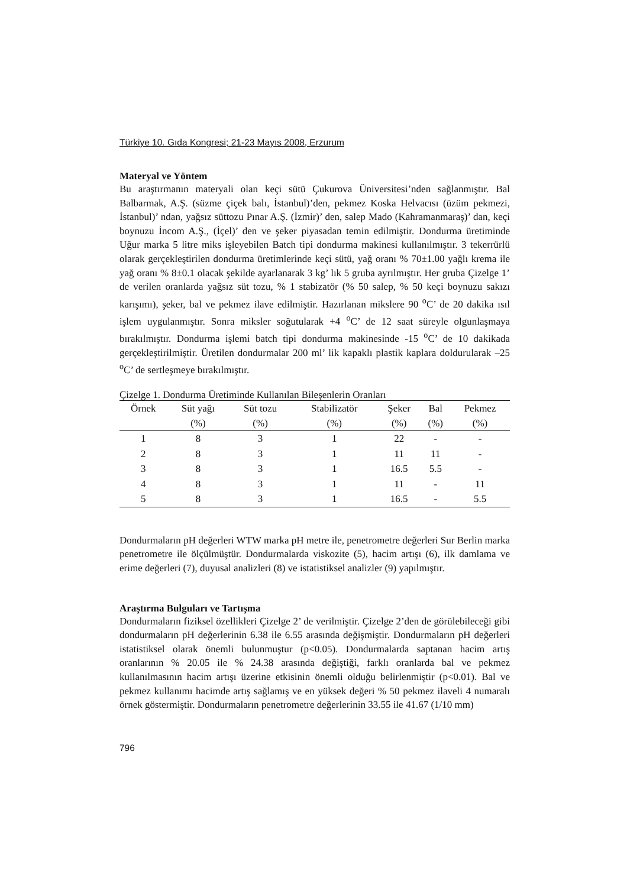Türkiye 10. Gıda Kongresi; 21-23 Mayıs 2008, Erzurum
Materyal ve Yöntem
Bu araştırmanın materyali olan keçi sütü Çukurova Üniversitesi’nden sağlanmıştır. Bal Balbarmak, A.Ş. (süzme çiçek balı, İstanbul)’den, pekmez Koska Helvacısı (üzüm pekmezi, İstanbul)’ ndan, yağsız süttozu Pınar A.Ş. (İzmir)’ den, salep Mado (Kahramanmaraş)’ dan, keçi boynuzu İncom A.Ş., (İçel)’ den ve şeker piyasadan temin edilmiştir. Dondurma üretiminde Uğur marka 5 litre miks işleyebilen Batch tipi dondurma makinesi kullanılmıştır. 3 tekerrürlü olarak gerçekleştirilen dondurma üretimlerinde keçi sütü, yağ oranı % 70±1.00 yağlı krema ile yağ oranı % 8±0.1 olacak şekilde ayarlanarak 3 kg’ lık 5 gruba ayrılmıştır. Her gruba Çizelge 1’ de verilen oranlarda yağsız süt tozu, % 1 stabizatör (% 50 salep, % 50 keçi boynuzu sakızı karışımı), şeker, bal ve pekmez ilave edilmiştir. Hazırlanan mikslere 90 <sup>o</sup>C’ de 20 dakika ısıl işlem uygulanmıştır. Sonra miksler soğutularak +4 <sup>o</sup>C’ de 12 saat süreyle olgunlaşmaya bırakılmıştır. Dondurma işlemi batch tipi dondurma makinesinde -15 <sup>o</sup>C’ de 10 dakikada gerçekleştirilmiştir. Üretilen dondurmalar 200 ml’ lik kapaklı plastik kaplara doldurularak –25 <sup>o</sup>C’ de sertleşmeye bırakılmıştır.
Çizelge 1. Dondurma Üretiminde Kullanılan Bileşenlerin Oranları
| Örnek | Süt yağı | Süt tozu | Stabilizatör | Şeker | Bal | Pekmez |
| --- | --- | --- | --- | --- | --- | --- |
| | (%) | (%) | (%) | (%) | (%) | (%) |
| 1 | 8 | 3 | 1 | 22 | - | - |
| 2 | 8 | 3 | 1 | 11 | 11 | - |
| 3 | 8 | 3 | 1 | 16.5 | 5.5 | - |
| 4 | 8 | 3 | 1 | 11 | - | 11 |
| 5 | 8 | 3 | 1 | 16.5 | - | 5.5 |
Dondurmaların pH değerleri WTW marka pH metre ile, penetrometre değerleri Sur Berlin marka penetrometre ile ölçülmüştür. Dondurmalarda viskozite (5), hacim artışı (6), ilk damlama ve erime değerleri (7), duyusal analizleri (8) ve istatistiksel analizler (9) yapılmıştır.
Araştırma Bulguları ve Tartışma
Dondurmaların fiziksel özellikleri Çizelge 2’ de verilmiştir. Çizelge 2’den de görülebileceği gibi dondurmaların pH değerlerinin 6.38 ile 6.55 arasında değişmiştir. Dondurmaların pH değerleri istatistiksel olarak önemli bulunmuştur (p<0.05). Dondurmalarda saptanan hacim artış oranlarının % 20.05 ile % 24.38 arasında değiştiği, farklı oranlarda bal ve pekmez kullanılmasının hacim artışı üzerine etkisinin önemli olduğu belirlenmiştir (p<0.01). Bal ve pekmez kullanımı hacimde artış sağlamış ve en yüksek değeri % 50 pekmez ilaveli 4 numaralı örnek göstermiştir. Dondurmaların penetrometre değerlerinin 33.55 ile 41.67 (1/10 mm)
796